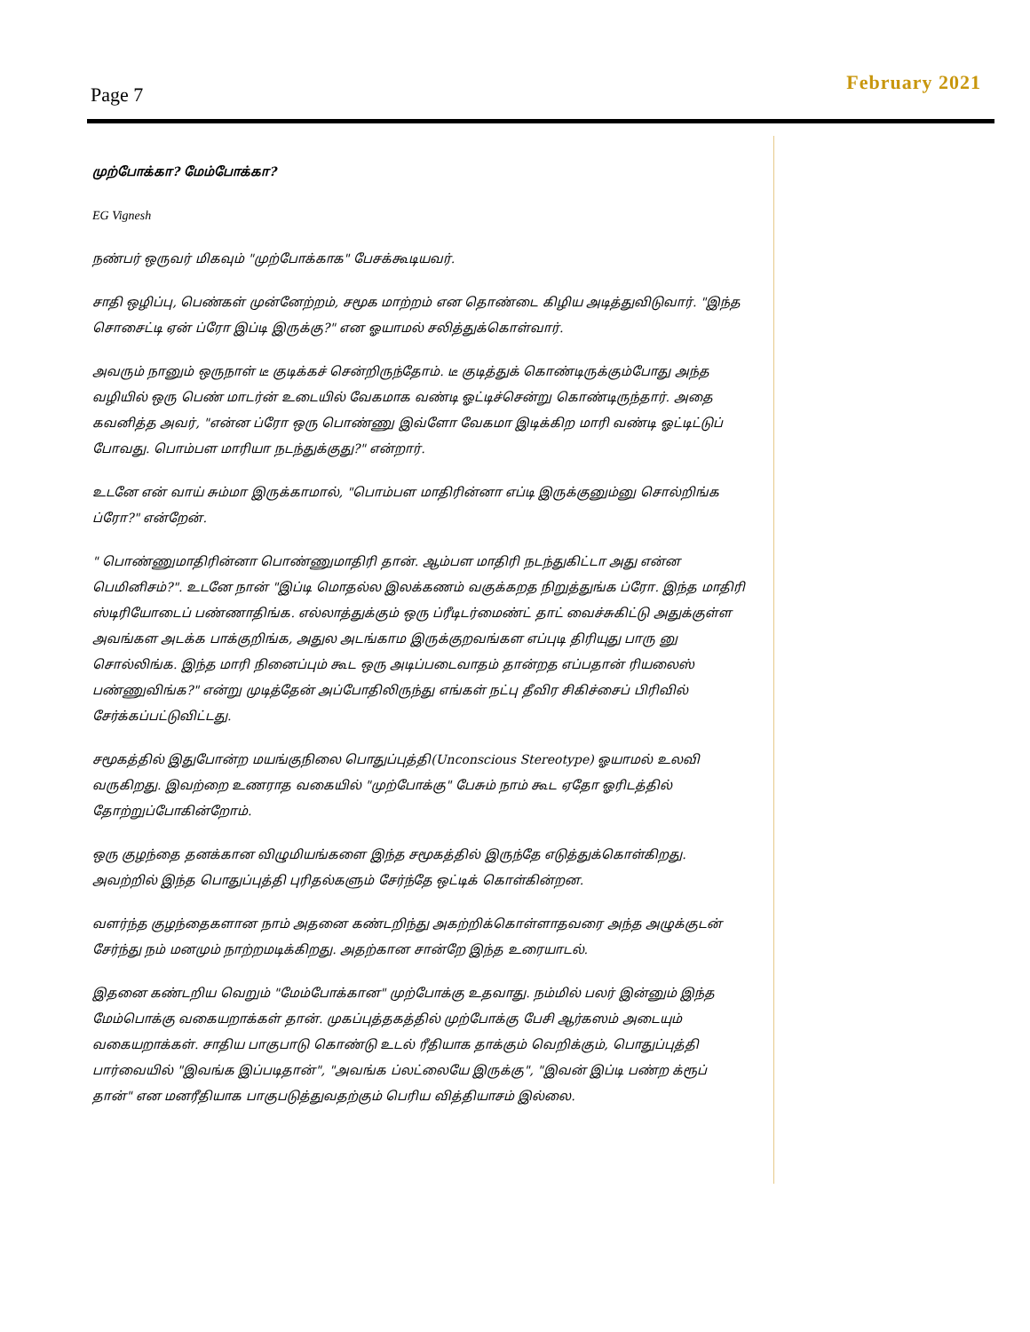Page 7 February 2021
முற்போக்கா? மேம்போக்கா?
EG Vignesh
நண்பர் ஒருவர் மிகவும் "முற்போக்காக" பேசக்கூடியவர்.
சாதி ஒழிப்பு, பெண்கள் முன்னேற்றம், சமூக மாற்றம் என தொண்டை கிழிய அடித்துவிடுவார். "இந்த சொசைட்டி ஏன் ப்ரோ இப்டி இருக்கு?" என ஓயாமல் சலித்துக்கொள்வார்.
அவரும் நானும் ஒருநாள் டீ குடிக்கச் சென்றிருந்தோம். டீ குடித்துக் கொண்டிருக்கும்போது அந்த வழியில் ஒரு பெண் மாடர்ன் உடையில் வேகமாக வண்டி ஓட்டிச்சென்று கொண்டிருந்தார். அதை கவனித்த அவர், "என்ன ப்ரோ ஒரு பொண்ணு இவ்ளோ வேகமா இடிக்கிற மாரி வண்டி ஓட்டிட்டுப் போவது. பொம்பள மாரியா நடந்துக்குது?" என்றார்.
உடனே என் வாய் சும்மா இருக்காமால், "பொம்பள மாதிரின்னா எப்டி இருக்குனும்னு சொல்றிங்க ப்ரோ?" என்றேன்.
" பொண்ணுமாதிரின்னா பொண்ணுமாதிரி தான். ஆம்பள மாதிரி நடந்துகிட்டா அது என்ன பெமினிசம்?". உடனே நான் "இப்டி மொதல்ல இலக்கணம் வகுக்கறத நிறுத்துங்க ப்ரோ. இந்த மாதிரி ஸ்டிரியோடைப் பண்ணாதிங்க. எல்லாத்துக்கும் ஒரு ப்ரீடிடர்மைண்ட் தாட் வைச்சுகிட்டு அதுக்குள்ள அவங்கள அடக்க பாக்குறிங்க, அதுல அடங்காம இருக்குறவங்கள எப்புடி திரியுது பாரு னு சொல்லிங்க. இந்த மாரி நினைப்பும் கூட ஒரு அடிப்படைவாதம் தான்றத எப்பதான் ரியலைஸ் பண்ணுவிங்க?" என்று முடித்தேன் அப்போதிலிருந்து எங்கள் நட்பு தீவிர சிகிச்சைப் பிரிவில் சேர்க்கப்பட்டுவிட்டது.
சமூகத்தில் இதுபோன்ற மயங்குநிலை பொதுப்புத்தி(Unconscious Stereotype) ஓயாமல் உலவி வருகிறது. இவற்றை உணராத வகையில் "முற்போக்கு" பேசும் நாம் கூட ஏதோ ஓரிடத்தில் தோற்றுப்போகின்றோம்.
ஒரு குழந்தை தனக்கான விழுமியங்களை இந்த சமூகத்தில் இருந்தே எடுத்துக்கொள்கிறது. அவற்றில் இந்த பொதுப்புத்தி புரிதல்களும் சேர்ந்தே ஒட்டிக் கொள்கின்றன.
வளர்ந்த குழந்தைகளான நாம் அதனை கண்டறிந்து அகற்றிக்கொள்ளாதவரை அந்த அழுக்குடன் சேர்ந்து நம் மனமும் நாற்றமடிக்கிறது. அதற்கான சான்றே இந்த உரையாடல்.
இதனை கண்டறிய வெறும் "மேம்போக்கான" முற்போக்கு உதவாது. நம்மில் பலர் இன்னும் இந்த மேம்பொக்கு வகையறாக்கள் தான். முகப்புத்தகத்தில் முற்போக்கு பேசி ஆர்கஸம் அடையும் வகையறாக்கள். சாதிய பாகுபாடு கொண்டு உடல் ரீதியாக தாக்கும் வெறிக்கும், பொதுப்புத்தி பார்வையில் "இவங்க இப்படிதான்", "அவங்க ப்லட்லையே இருக்கு", "இவன் இப்டி பண்ற க்ரூப் தான்" என மனரீதியாக பாகுபடுத்துவதற்கும் பெரிய வித்தியாசம் இல்லை.